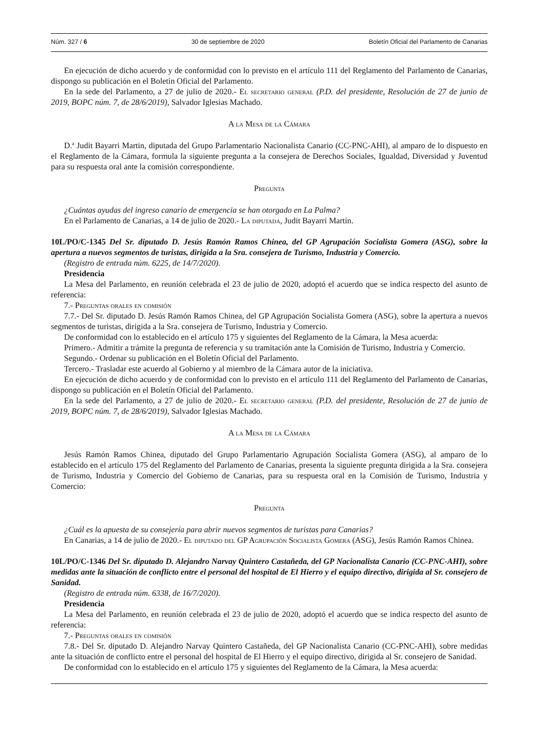Núm. 327 / 6 30 de septiembre de 2020 Boletín Oficial del Parlamento de Canarias
En ejecución de dicho acuerdo y de conformidad con lo previsto en el artículo 111 del Reglamento del Parlamento de Canarias, dispongo su publicación en el Boletín Oficial del Parlamento.
En la sede del Parlamento, a 27 de julio de 2020.- El secretario general (P.D. del presidente, Resolución de 27 de junio de 2019, BOPC núm. 7, de 28/6/2019), Salvador Iglesias Machado.
A la Mesa de la Cámara
D.ª Judit Bayarri Martin, diputada del Grupo Parlamentario Nacionalista Canario (CC-PNC-AHI), al amparo de lo dispuesto en el Reglamento de la Cámara, formula la siguiente pregunta a la consejera de Derechos Sociales, Igualdad, Diversidad y Juventud para su respuesta oral ante la comisión correspondiente.
Pregunta
¿Cuántas ayudas del ingreso canario de emergencia se han otorgado en La Palma?
En el Parlamento de Canarias, a 14 de julio de 2020.- La diputada, Judit Bayarri Martín.
10L/PO/C-1345 Del Sr. diputado D. Jesús Ramón Ramos Chinea, del GP Agrupación Socialista Gomera (ASG), sobre la apertura a nuevos segmentos de turistas, dirigida a la Sra. consejera de Turismo, Industria y Comercio.
(Registro de entrada núm. 6225, de 14/7/2020).
Presidencia
La Mesa del Parlamento, en reunión celebrada el 23 de julio de 2020, adoptó el acuerdo que se indica respecto del asunto de referencia:
7.- Preguntas orales en comisión
7.7.- Del Sr. diputado D. Jesús Ramón Ramos Chinea, del GP Agrupación Socialista Gomera (ASG), sobre la apertura a nuevos segmentos de turistas, dirigida a la Sra. consejera de Turismo, Industria y Comercio.
De conformidad con lo establecido en el artículo 175 y siguientes del Reglamento de la Cámara, la Mesa acuerda:
Primero.- Admitir a trámite la pregunta de referencia y su tramitación ante la Comisión de Turismo, Industria y Comercio.
Segundo.- Ordenar su publicación en el Boletín Oficial del Parlamento.
Tercero.- Trasladar este acuerdo al Gobierno y al miembro de la Cámara autor de la iniciativa.
En ejecución de dicho acuerdo y de conformidad con lo previsto en el artículo 111 del Reglamento del Parlamento de Canarias, dispongo su publicación en el Boletín Oficial del Parlamento.
En la sede del Parlamento, a 27 de julio de 2020.- El secretario general (P.D. del presidente, Resolución de 27 de junio de 2019, BOPC núm. 7, de 28/6/2019), Salvador Iglesias Machado.
A la Mesa de la Cámara
Jesús Ramón Ramos Chinea, diputado del Grupo Parlamentario Agrupación Socialista Gomera (ASG), al amparo de lo establecido en el artículo 175 del Reglamento del Parlamento de Canarias, presenta la siguiente pregunta dirigida a la Sra. consejera de Turismo, Industria y Comercio del Gobierno de Canarias, para su respuesta oral en la Comisión de Turismo, Industria y Comercio:
Pregunta
¿Cuál es la apuesta de su consejería para abrir nuevos segmentos de turistas para Canarias?
En Canarias, a 14 de julio de 2020.- El diputado del GP Agrupación Socialista Gomera (ASG), Jesús Ramón Ramos Chinea.
10L/PO/C-1346 Del Sr. diputado D. Alejandro Narvay Quintero Castañeda, del GP Nacionalista Canario (CC-PNC-AHI), sobre medidas ante la situación de conflicto entre el personal del hospital de El Hierro y el equipo directivo, dirigida al Sr. consejero de Sanidad.
(Registro de entrada núm. 6338, de 16/7/2020).
Presidencia
La Mesa del Parlamento, en reunión celebrada el 23 de julio de 2020, adoptó el acuerdo que se indica respecto del asunto de referencia:
7.- Preguntas orales en comisión
7.8.- Del Sr. diputado D. Alejandro Narvay Quintero Castañeda, del GP Nacionalista Canario (CC-PNC-AHI), sobre medidas ante la situación de conflicto entre el personal del hospital de El Hierro y el equipo directivo, dirigida al Sr. consejero de Sanidad.
De conformidad con lo establecido en el artículo 175 y siguientes del Reglamento de la Cámara, la Mesa acuerda: